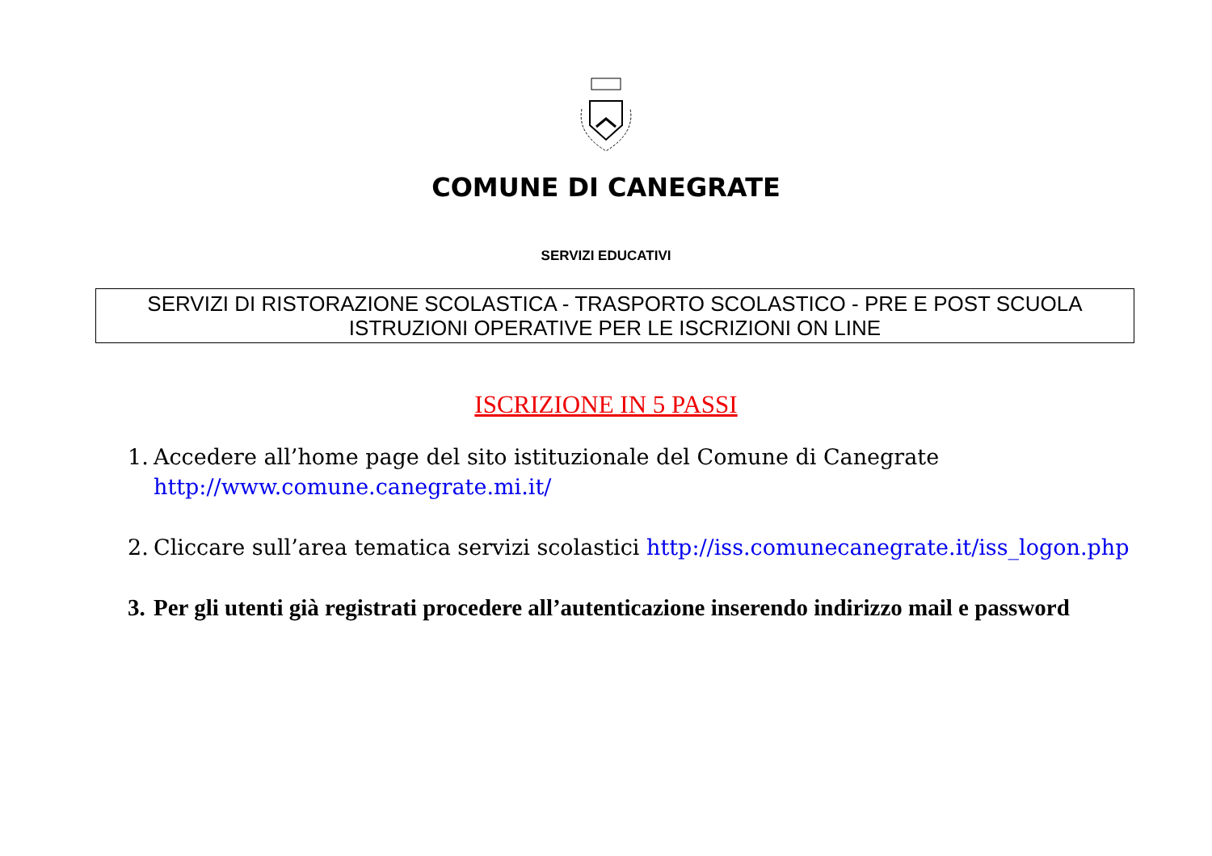COMUNE DI CANEGRATE
SERVIZI EDUCATIVI
SERVIZI DI RISTORAZIONE SCOLASTICA - TRASPORTO SCOLASTICO - PRE E POST SCUOLA
ISTRUZIONI OPERATIVE PER LE ISCRIZIONI ON LINE
ISCRIZIONE IN 5 PASSI
1. Accedere all’home page del sito istituzionale del Comune di Canegrate http://www.comune.canegrate.mi.it/
2. Cliccare sull’area tematica servizi scolastici http://iss.comunecanegrate.it/iss_logon.php
3. Per gli utenti già registrati procedere all’autenticazione inserendo indirizzo mail e password